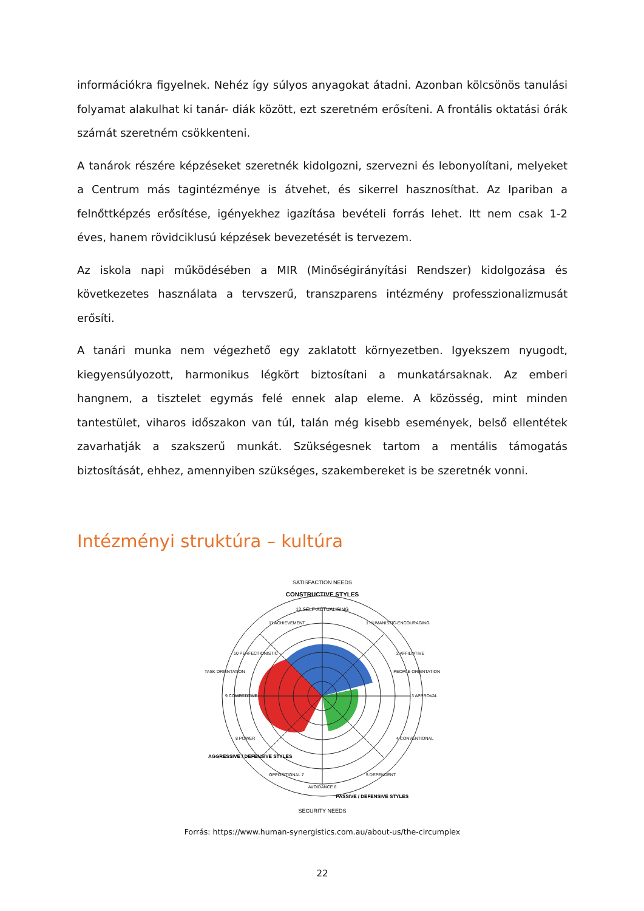információkra figyelnek. Nehéz így súlyos anyagokat átadni. Azonban kölcsönös tanulási folyamat alakulhat ki tanár- diák között, ezt szeretném erősíteni. A frontális oktatási órák számát szeretném csökkenteni.
A tanárok részére képzéseket szeretnék kidolgozni, szervezni és lebonyolítani, melyeket a Centrum más tagintézménye is átvehet, és sikerrel hasznosíthat. Az Ipariban a felnőttképzés erősítése, igényekhez igazítása bevételi forrás lehet. Itt nem csak 1-2 éves, hanem rövidciklusú képzések bevezetését is tervezem.
Az iskola napi működésében a MIR (Minőségirányítási Rendszer) kidolgozása és következetes használata a tervszerű, transzparens intézmény professzionalizmusát erősíti.
A tanári munka nem végezhető egy zaklatott környezetben. Igyekszem nyugodt, kiegyensúlyozott, harmonikus légkört biztosítani a munkatársaknak. Az emberi hangnem, a tisztelet egymás felé ennek alap eleme. A közösség, mint minden tantestület, viharos időszakon van túl, talán még kisebb események, belső ellentétek zavarhatják a szakszerű munkát. Szükségesnek tartom a mentális támogatás biztosítását, ehhez, amennyiben szükséges, szakembereket is be szeretnék vonni.
Intézményi struktúra – kultúra
SATISFACTION NEEDS
CONSTRUCTIVE STYLES
12 SELF-ACTUALISING
1 HUMANISTIC-ENCOURAGING
2 AFFILIATIVE
3 APPROVAL
4 CONVENTIONAL
5 DEPENDENT
AVOIDANCE 6
OPPOSITIONAL 7
8 POWER
9 COMPETITIVE
10 PERFECTIONISTIC
11 ACHIEVEMENT
PASSIVE / DEFENSIVE STYLES
AGGRESSIVE / DEFENSIVE STYLES
TASK ORIENTATION
PEOPLE ORIENTATION
SECURITY NEEDS
Forrás: https://www.human-synergistics.com.au/about-us/the-circumplex
22